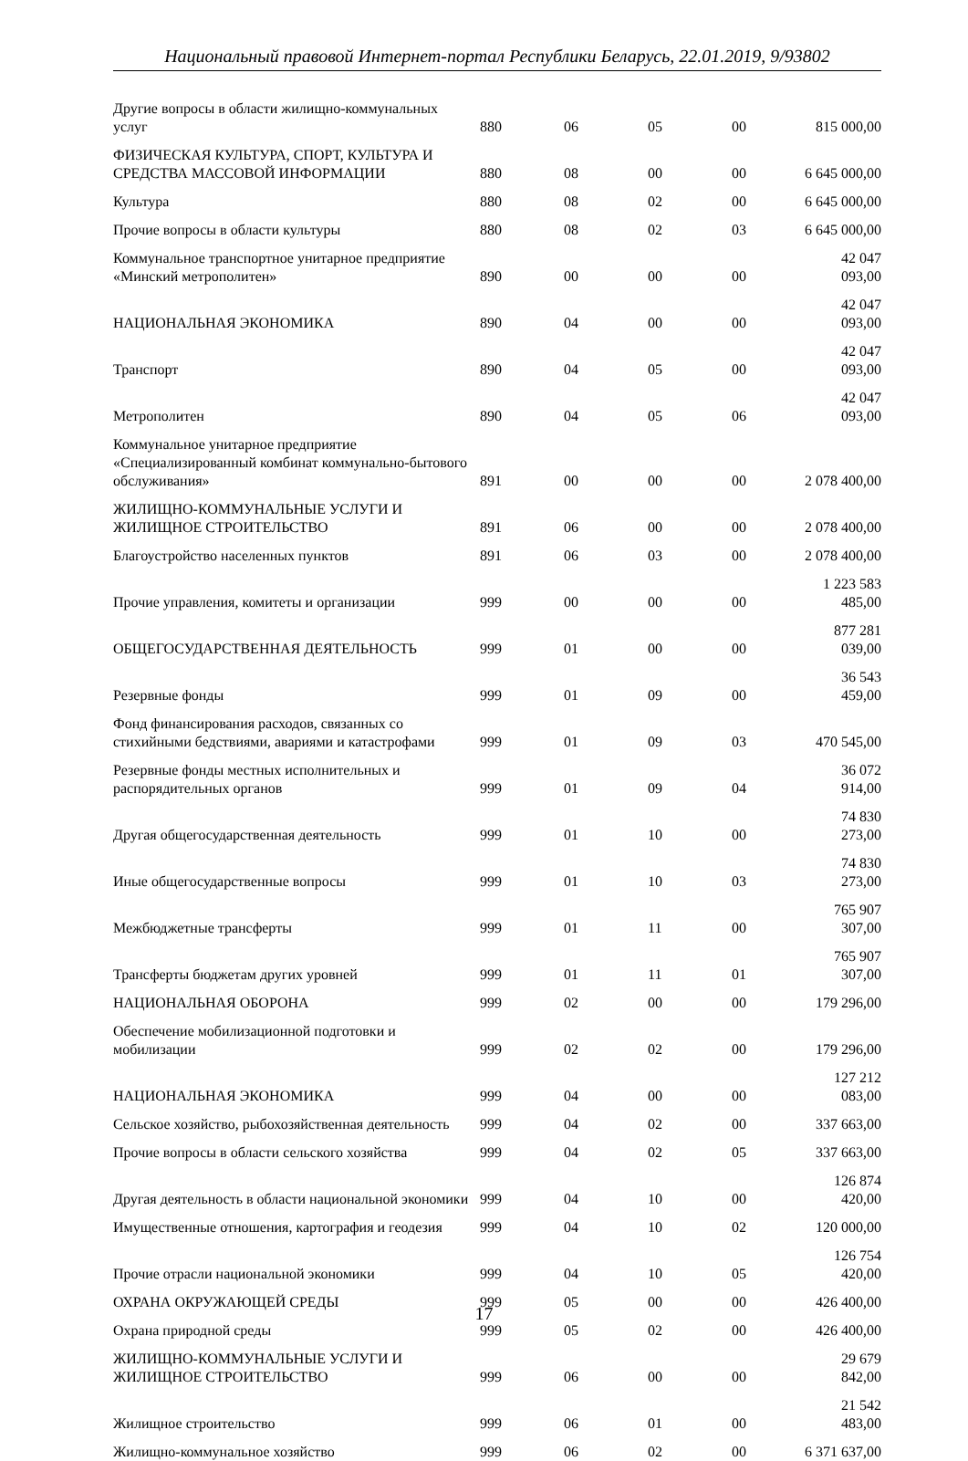Национальный правовой Интернет-портал Республики Беларусь, 22.01.2019, 9/93802
| Другие вопросы в области жилищно-коммунальных услуг | 880 | 06 | 05 | 00 | 815 000,00 |
| ФИЗИЧЕСКАЯ КУЛЬТУРА, СПОРТ, КУЛЬТУРА И СРЕДСТВА МАССОВОЙ ИНФОРМАЦИИ | 880 | 08 | 00 | 00 | 6 645 000,00 |
| Культура | 880 | 08 | 02 | 00 | 6 645 000,00 |
| Прочие вопросы в области культуры | 880 | 08 | 02 | 03 | 6 645 000,00 |
| Коммунальное транспортное унитарное предприятие «Минский метрополитен» | 890 | 00 | 00 | 00 | 42 047 093,00 |
| НАЦИОНАЛЬНАЯ ЭКОНОМИКА | 890 | 04 | 00 | 00 | 42 047 093,00 |
| Транспорт | 890 | 04 | 05 | 00 | 42 047 093,00 |
| Метрополитен | 890 | 04 | 05 | 06 | 42 047 093,00 |
| Коммунальное унитарное предприятие «Специализированный комбинат коммунально-бытового обслуживания» | 891 | 00 | 00 | 00 | 2 078 400,00 |
| ЖИЛИЩНО-КОММУНАЛЬНЫЕ УСЛУГИ И ЖИЛИЩНОЕ СТРОИТЕЛЬСТВО | 891 | 06 | 00 | 00 | 2 078 400,00 |
| Благоустройство населенных пунктов | 891 | 06 | 03 | 00 | 2 078 400,00 |
| Прочие управления, комитеты и организации | 999 | 00 | 00 | 00 | 1 223 583 485,00 |
| ОБЩЕГОСУДАРСТВЕННАЯ ДЕЯТЕЛЬНОСТЬ | 999 | 01 | 00 | 00 | 877 281 039,00 |
| Резервные фонды | 999 | 01 | 09 | 00 | 36 543 459,00 |
| Фонд финансирования расходов, связанных со стихийными бедствиями, авариями и катастрофами | 999 | 01 | 09 | 03 | 470 545,00 |
| Резервные фонды местных исполнительных и распорядительных органов | 999 | 01 | 09 | 04 | 36 072 914,00 |
| Другая общегосударственная деятельность | 999 | 01 | 10 | 00 | 74 830 273,00 |
| Иные общегосударственные вопросы | 999 | 01 | 10 | 03 | 74 830 273,00 |
| Межбюджетные трансферты | 999 | 01 | 11 | 00 | 765 907 307,00 |
| Трансферты бюджетам других уровней | 999 | 01 | 11 | 01 | 765 907 307,00 |
| НАЦИОНАЛЬНАЯ ОБОРОНА | 999 | 02 | 00 | 00 | 179 296,00 |
| Обеспечение мобилизационной подготовки и мобилизации | 999 | 02 | 02 | 00 | 179 296,00 |
| НАЦИОНАЛЬНАЯ ЭКОНОМИКА | 999 | 04 | 00 | 00 | 127 212 083,00 |
| Сельское хозяйство, рыбохозяйственная деятельность | 999 | 04 | 02 | 00 | 337 663,00 |
| Прочие вопросы в области сельского хозяйства | 999 | 04 | 02 | 05 | 337 663,00 |
| Другая деятельность в области национальной экономики | 999 | 04 | 10 | 00 | 126 874 420,00 |
| Имущественные отношения, картография и геодезия | 999 | 04 | 10 | 02 | 120 000,00 |
| Прочие отрасли национальной экономики | 999 | 04 | 10 | 05 | 126 754 420,00 |
| ОХРАНА ОКРУЖАЮЩЕЙ СРЕДЫ | 999 | 05 | 00 | 00 | 426 400,00 |
| Охрана природной среды | 999 | 05 | 02 | 00 | 426 400,00 |
| ЖИЛИЩНО-КОММУНАЛЬНЫЕ УСЛУГИ И ЖИЛИЩНОЕ СТРОИТЕЛЬСТВО | 999 | 06 | 00 | 00 | 29 679 842,00 |
| Жилищное строительство | 999 | 06 | 01 | 00 | 21 542 483,00 |
| Жилищно-коммунальное хозяйство | 999 | 06 | 02 | 00 | 6 371 637,00 |
17